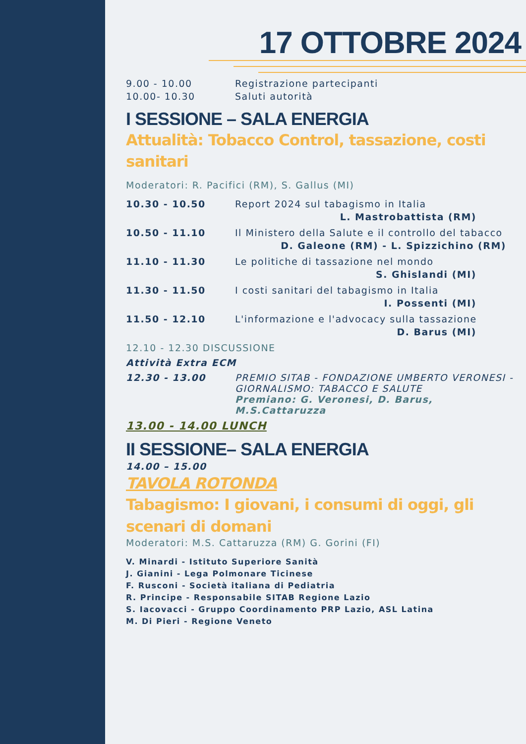PROGRAMMA
17 OTTOBRE 2024
9.00 - 10.00 Registrazione partecipanti
10.00- 10.30 Saluti autorità
I SESSIONE – SALA ENERGIA
Attualità: Tobacco Control, tassazione, costi sanitari
Moderatori: R. Pacifici (RM), S. Gallus (MI)
10.30 - 10.50 Report 2024 sul tabagismo in Italia
L. Mastrobattista (RM)
10.50 - 11.10 Il Ministero della Salute e il controllo del tabacco
D. Galeone (RM) - L. Spizzichino (RM)
11.10 - 11.30 Le politiche di tassazione nel mondo
S. Ghislandi (MI)
11.30 - 11.50 I costi sanitari del tabagismo in Italia
I. Possenti (MI)
11.50 - 12.10 L'informazione e l'advocacy sulla tassazione
D. Barus (MI)
12.10 - 12.30 DISCUSSIONE
Attività Extra ECM
12.30 - 13.00 PREMIO SITAB - FONDAZIONE UMBERTO VERONESI - GIORNALISMO: TABACCO E SALUTE
Premiano: G. Veronesi, D. Barus, M.S.Cattaruzza
13.00 - 14.00 LUNCH
II SESSIONE– SALA ENERGIA
14.00 – 15.00
TAVOLA ROTONDA
Tabagismo: I giovani, i consumi di oggi, gli scenari di domani
Moderatori: M.S. Cattaruzza (RM) G. Gorini (FI)
V. Minardi - Istituto Superiore Sanità
J. Gianini - Lega Polmonare Ticinese
F. Rusconi - Società italiana di Pediatria
R. Principe - Responsabile SITAB Regione Lazio
S. Iacovacci - Gruppo Coordinamento PRP Lazio, ASL Latina
M. Di Pieri - Regione Veneto